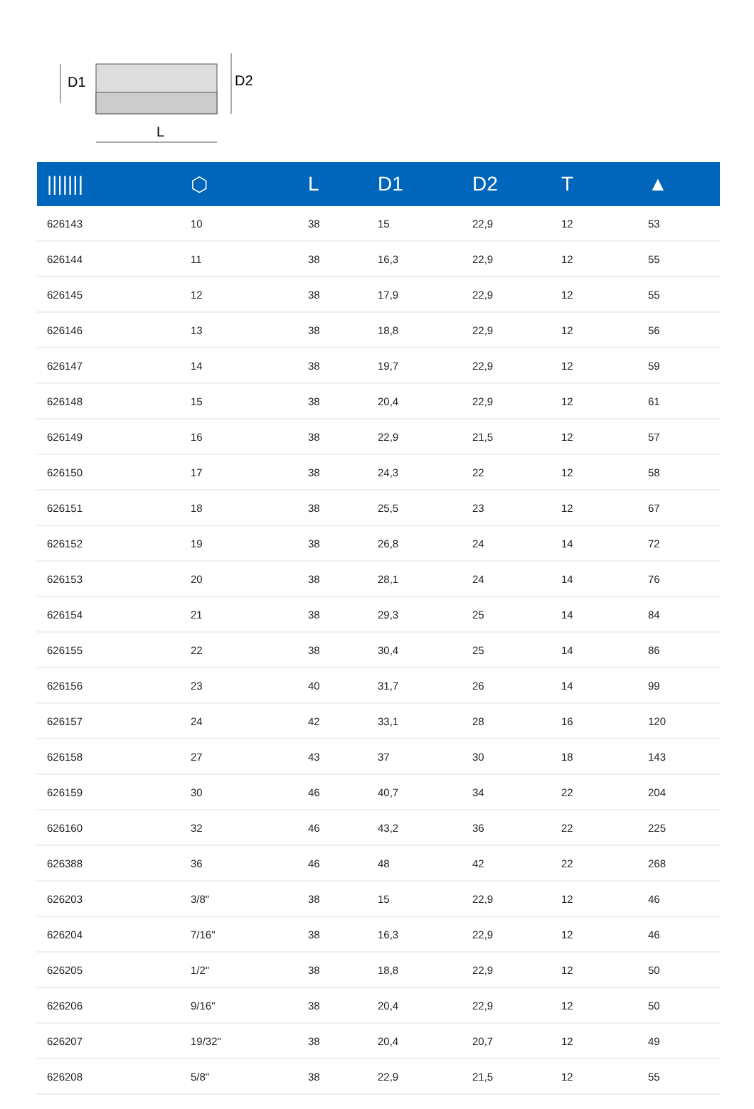D1
D2
L
| /////// | ⬡ | L | D1 | D2 | T | ▲ |
| --- | --- | --- | --- | --- | --- | --- |
| 626143 | 10 | 38 | 15 | 22,9 | 12 | 53 |
| 626144 | 11 | 38 | 16,3 | 22,9 | 12 | 55 |
| 626145 | 12 | 38 | 17,9 | 22,9 | 12 | 55 |
| 626146 | 13 | 38 | 18,8 | 22,9 | 12 | 56 |
| 626147 | 14 | 38 | 19,7 | 22,9 | 12 | 59 |
| 626148 | 15 | 38 | 20,4 | 22,9 | 12 | 61 |
| 626149 | 16 | 38 | 22,9 | 21,5 | 12 | 57 |
| 626150 | 17 | 38 | 24,3 | 22 | 12 | 58 |
| 626151 | 18 | 38 | 25,5 | 23 | 12 | 67 |
| 626152 | 19 | 38 | 26,8 | 24 | 14 | 72 |
| 626153 | 20 | 38 | 28,1 | 24 | 14 | 76 |
| 626154 | 21 | 38 | 29,3 | 25 | 14 | 84 |
| 626155 | 22 | 38 | 30,4 | 25 | 14 | 86 |
| 626156 | 23 | 40 | 31,7 | 26 | 14 | 99 |
| 626157 | 24 | 42 | 33,1 | 28 | 16 | 120 |
| 626158 | 27 | 43 | 37 | 30 | 18 | 143 |
| 626159 | 30 | 46 | 40,7 | 34 | 22 | 204 |
| 626160 | 32 | 46 | 43,2 | 36 | 22 | 225 |
| 626388 | 36 | 46 | 48 | 42 | 22 | 268 |
| 626203 | 3/8" | 38 | 15 | 22,9 | 12 | 46 |
| 626204 | 7/16" | 38 | 16,3 | 22,9 | 12 | 46 |
| 626205 | 1/2" | 38 | 18,8 | 22,9 | 12 | 50 |
| 626206 | 9/16" | 38 | 20,4 | 22,9 | 12 | 50 |
| 626207 | 19/32" | 38 | 20,4 | 20,7 | 12 | 49 |
| 626208 | 5/8" | 38 | 22,9 | 21,5 | 12 | 55 |